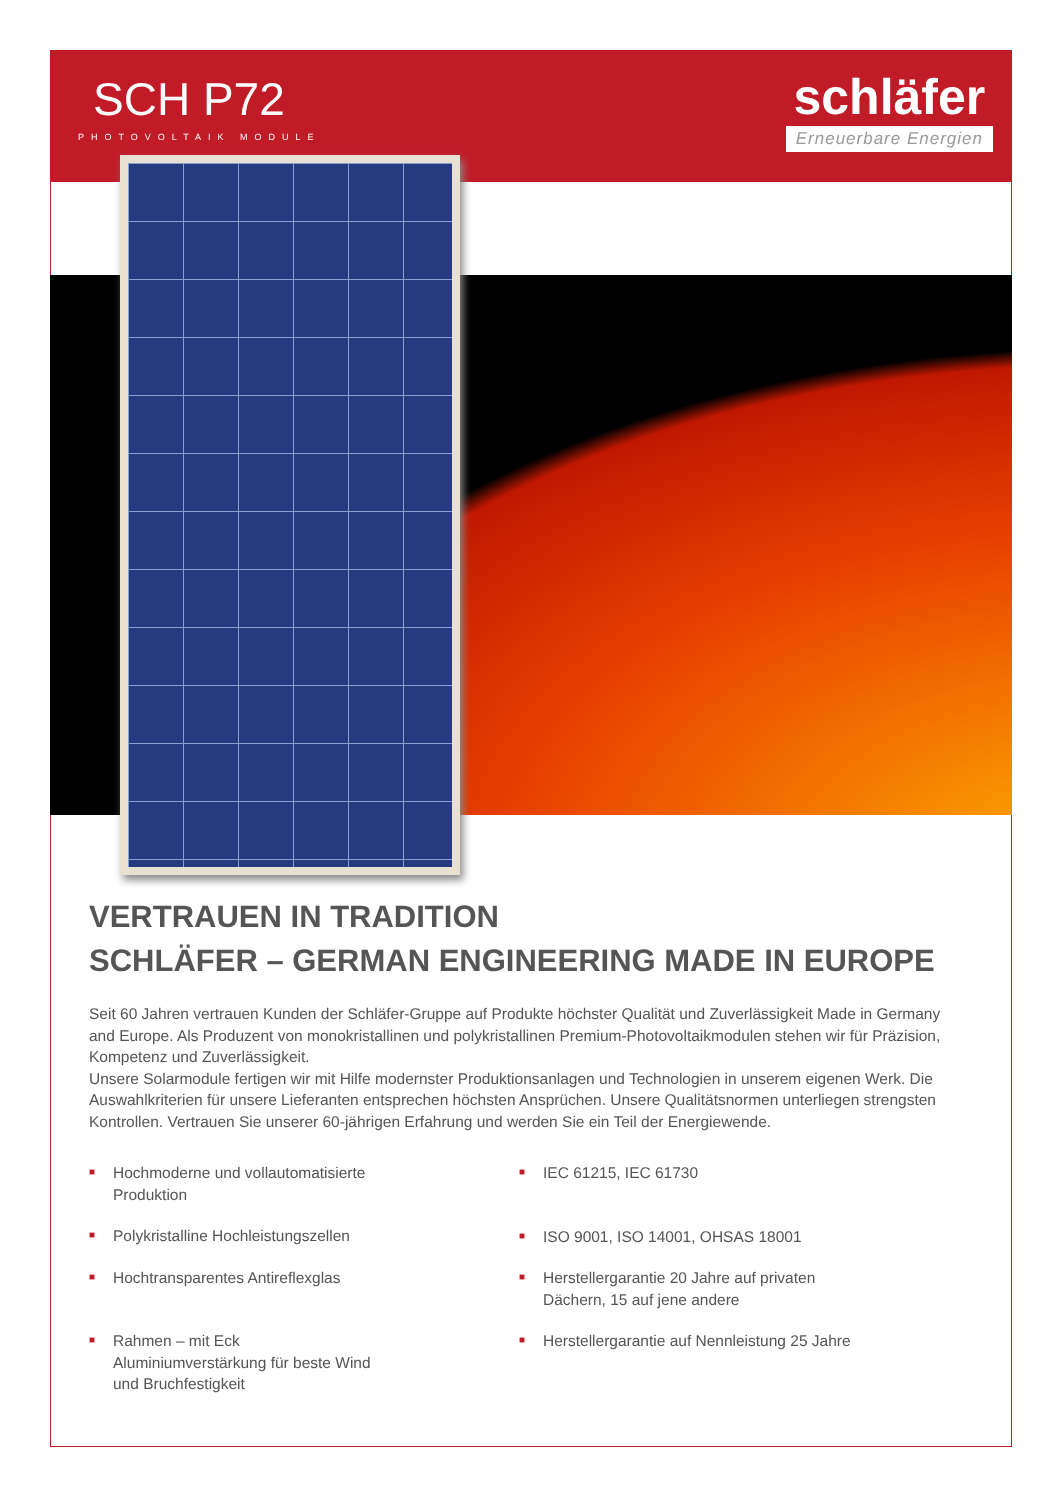SCH P72
PHOTOVOLTAIK MODULE
schläfer
Erneuerbare Energien
VERTRAUEN IN TRADITION
SCHLÄFER – GERMAN ENGINEERING MADE IN EUROPE
Seit 60 Jahren vertrauen Kunden der Schläfer-Gruppe auf Produkte höchster Qualität und Zuverlässigkeit Made in Germany and Europe. Als Produzent von monokristallinen und polykristallinen Premium-Photovoltaikmodulen stehen wir für Präzision, Kompetenz und Zuverlässigkeit.
Unsere Solarmodule fertigen wir mit Hilfe modernster Produktionsanlagen und Technologien in unserem eigenen Werk. Die Auswahlkriterien für unsere Lieferanten entsprechen höchsten Ansprüchen. Unsere Qualitätsnormen unterliegen strengsten Kontrollen. Vertrauen Sie unserer 60-jährigen Erfahrung und werden Sie ein Teil der Energiewende.
■ Hochmoderne und vollautomatisierte
Produktion
■ Polykristalline Hochleistungszellen
■ Hochtransparentes Antireflexglas
■ Rahmen – mit Eck
Aluminiumverstärkung für beste Wind
und Bruchfestigkeit
■ IEC 61215, IEC 61730
■ ISO 9001, ISO 14001, OHSAS 18001
■ Herstellergarantie 20 Jahre auf privaten
Dächern, 15 auf jene andere
■ Herstellergarantie auf Nennleistung 25 Jahre